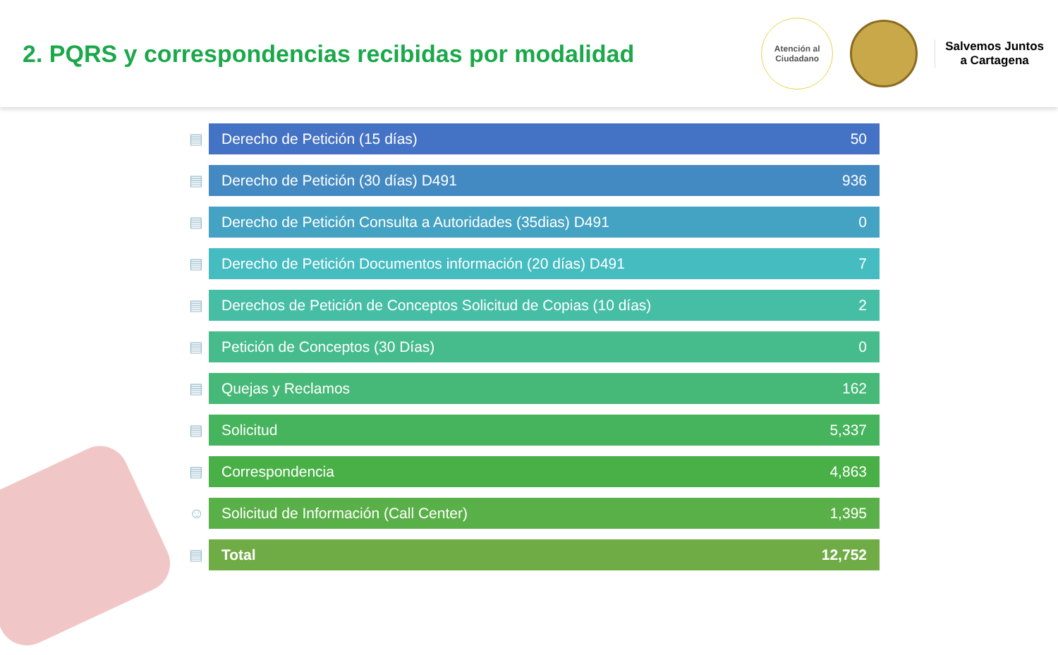2. PQRS y correspondencias recibidas por modalidad
Atención al
Ciudadano
Salvemos Juntos
a Cartagena
| ▤ | Derecho de Petición (15 días) | 50 |
| ▤ | Derecho de Petición (30 días) D491 | 936 |
| ▤ | Derecho de Petición Consulta a Autoridades (35dias) D491 | 0 |
| ▤ | Derecho de Petición Documentos información (20 días) D491 | 7 |
| ▤ | Derechos de Petición de Conceptos Solicitud de Copias (10 días) | 2 |
| ▤ | Petición de Conceptos (30 Días) | 0 |
| ▤ | Quejas y Reclamos | 162 |
| ▤ | Solicitud | 5,337 |
| ▤ | Correspondencia | 4,863 |
| ☺ | Solicitud de Información (Call Center) | 1,395 |
| ▤ | Total | 12,752 |